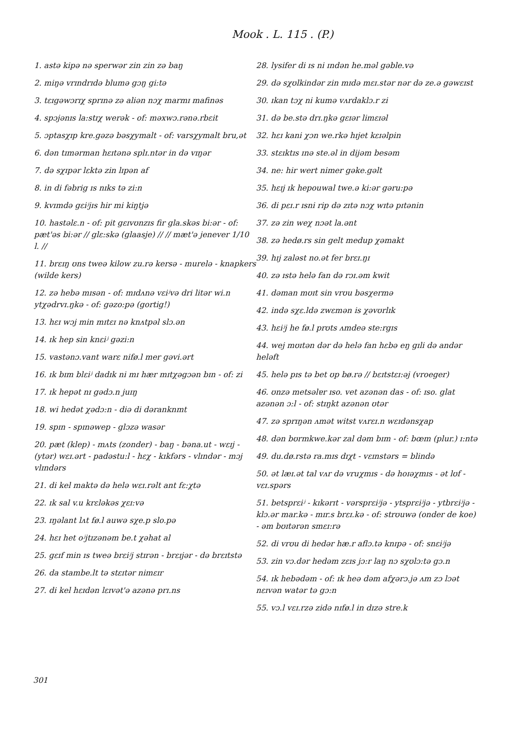Mook . L. 115 . (P.)
1. astə kipə nə sperwər zin zin zə baŋ
2. miŋə vrɪndrɪdə blumə gɔŋ gi:tə
3. tɛɪgəwɔrɪχ sprɪnə zə aliən nɔχ marmɪ mafinəs
4. spɔjənɪs la:stɪχ werək - of: məxwɔ.rənə.rbɛit
5. ɔptasχɪp kre.gəzə bəsχymalt - of: varsχymalt bru,ət
6. dən tɪmərman hɛɪtənə splɪ.ntər in də vɪŋər
7. də sχɪpər lɛktə zin lɪpən af
8. in di fəbrig ɪs nɪks tə zi:n
9. kvɪmdə gɛiʲjɪs hir mi kiŋtjə
10. hastəlɛ.n - of: pit gɛɪvʊnzɪs fir gla.skəs bi:ər - of: pæt'əs bi:ər // glɛ:skə (glaasje) // // mæt'ə jenever 1/10 l. //
11. brɛɪŋ ʊns tweə kilow zu.rə kersə - murelə - knapkers (wilde kers)
12. zə hebə mɪsən - of: mɪdʌnə vɛiʲvə dri litər wi.n ytχədrvɪ.ŋkə - of: gəzo:pə (gortig!)
13. hɛɪ wɔj min mɪtɛɪ nə knʌtpəl slɔ.ən
14. ɪk hep sin knɛiʲ gəzi:n
15. vastənɔ.vant warɛ nifø.l mer gəvi.ərt
16. ɪk bɪm blɛiʲ dadɪk ni mɪ hær mɪtχəgɔən bɪn - of: zi
17. ɪk hepət nɪ gədɔ.n juɪŋ
18. wi hedət χədɔ:n - diə di dəranknmt
19. spɪn - spɪnəwep - glɔzə wasər
20. pæt (klep) - mʌts (zonder) - baŋ - bəna.ut - wɛɪj - (ytər) wɛɪ.ərt - padəstu:l - hɛχ - kɪkfərs - vlɪndər - mɔj vlɪndərs
21. di kel maktə də helə wɛɪ.rəlt ant fɛ:χtə
22. ɪk sal v.u krɛləkəs χɛɪ:və
23. ɪŋəlant lʌt fø.l auwə sχe.p slo.pə
24. hɛɪ het oʲjtɪzənəm be.t χəhat al
25. gɛɪf min ɪs tweə brɛiʲj stɪrən - brɛɪjər - də brɛɪtstə
26. da stambe.lt tə stɛɪtər nimɛɪr
27. di kel hɛɪdən lɛɪvət'ə azənə prɪ.ns
28. lysifer di ɪs ni ɪndən he.məl gəble.və
29. də sχʊlkindər zin mɪdə mɛɪ.stər nər də ze.ə gəwɛɪst
30. ɪkan tɔχ ni kumə vʌrdaklɔ.r zi
31. də be.stə drɪ.ŋkə gɛɪər limɛɪəl
32. hɛɪ kani χɔn we.rkə hɪjet kɛɪəlpin
33. stɛɪktɪs ɪnə ste.əl in dijəm besəm
34. ne: hir wert nimer gəke.gəlt
35. hɛɪj ɪk hepouwal twe.ə ki:ər gəru:pə
36. di pɛɪ.r ɪsni rip də zɪtə nɔχ wɪtə pɪtənin
37. zə zin weχ nɔət la.ənt
38. zə hedø.rs sin gelt medup χəmakt
39. hɪj zaləst no.ət fer brɛɪ.ŋɪ
40. zə ɪstə helə fan də rɔɪ.əm kwit
41. dəman mʊɪt sin vrʊu bəsχermə
42. ində sχɛ.ldə zwɛmən is χəvʊrlɪk
43. hɛiʲj he fø.l prʊts ʌmdeə ste:rgɪs
44. wej mʊɪtən dər də helə fan hɛbə eŋ gɪli də andər heləft
45. helə pɪs tə bet ʊp bø.rə // bɛɪtstɛɪ:əj (vroeger)
46. ʊnzə metsəlɐr ɪso. vet azənən das - of: ɪso. glat azənən ɔ:l - of: stɪŋkt azənən ʊtər
47. zə sprɪŋən ʌmət witst vʌrɛɪ.n wɛɪdənsχap
48. dən bʊrmkwe.kər zal dəm bɪm - of: bœm (plur.) ɪ:ntə
49. du.dø.rstə ra.mɪs dɪχt - vɛɪnstərs = blində
50. ət læɪ.ət tal vʌr də vruχmɪs - də hoɪəχmɪs - ət lʊf - vɛɪ.spərs
51. betsprɛiʲ - kɪkərɪt - vərsprɛiʲjə - ytsprɛiʲjə - ytbrɛiʲjə - klɔ.ər mar.kə - mɪr.s brɛɪ.kə - of: strʊuwə (onder de koe) - əm bʊɪtərən smɛɪ:rə
52. di vrʊu di hedər hæ.r aflɔ.tə knɪpə - of: snɛiʲjə
53. zin vɔ.dər hedəm zɛɪs jɔ:r laŋ nɔ sχʊlɔ:tə gɔ.n
54. ɪk hebədəm - of: ɪk heə dəm afχərɔ.jə ʌm zɔ lɔət nɛɪvən watər tə gɔ:n
55. vɔ.l vɛɪ.rzə zidə nɪfø.l in dɪzə stre.k
301